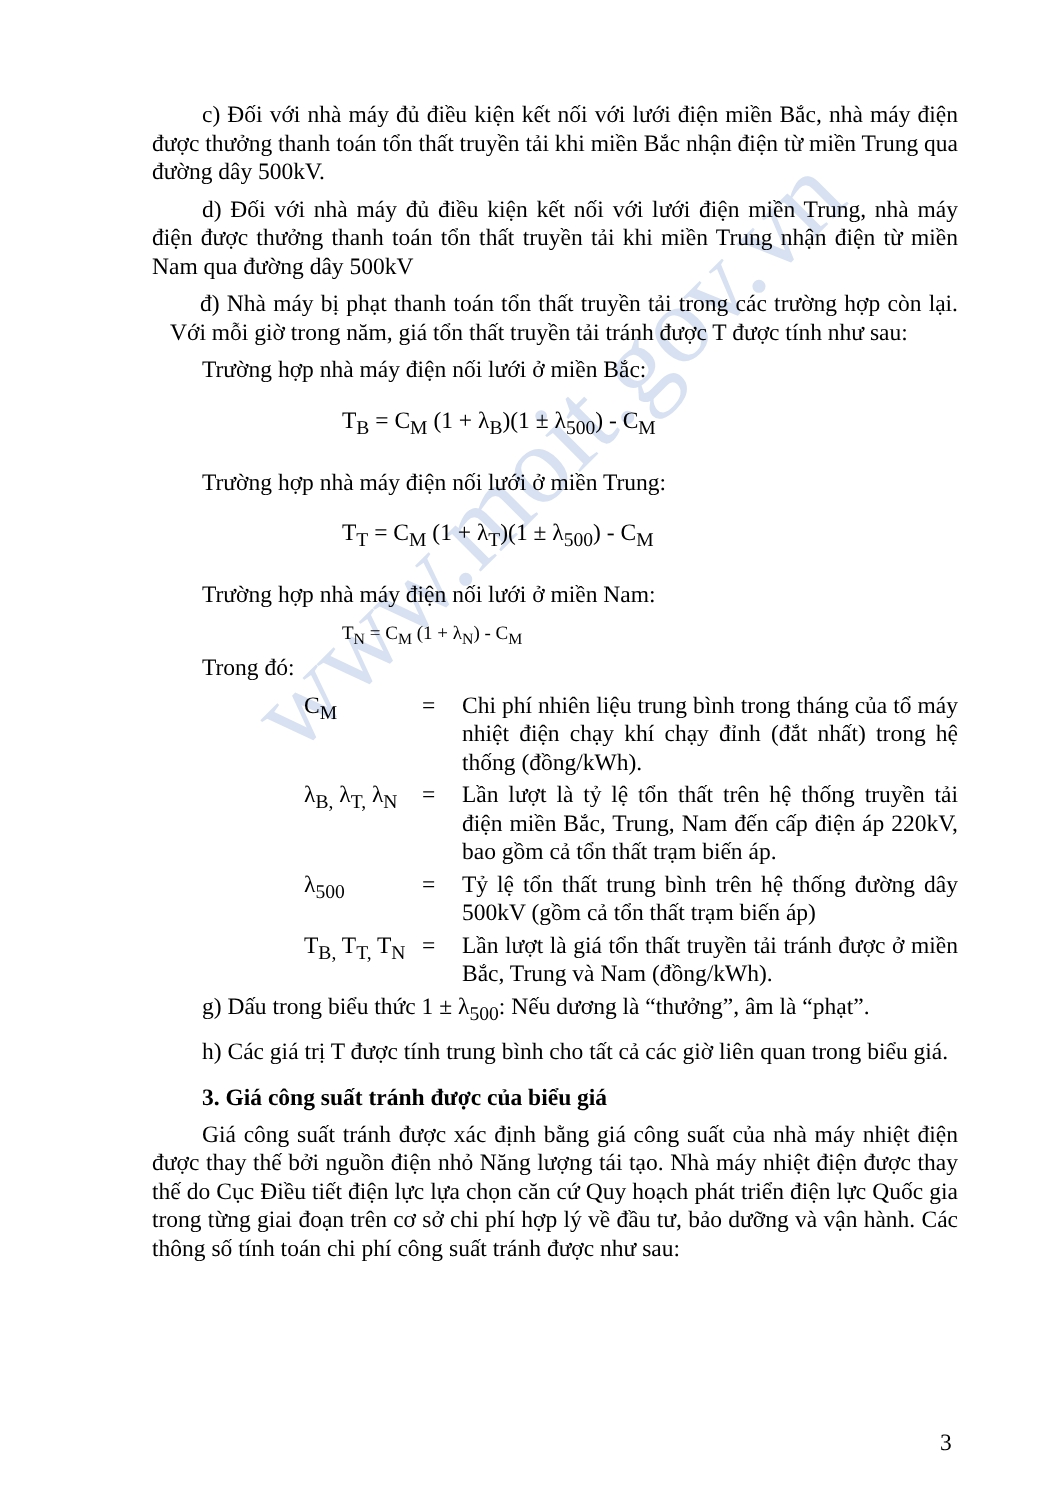www.moit.gov.vn
c) Đối với nhà máy đủ điều kiện kết nối với lưới điện miền Bắc, nhà máy điện được thưởng thanh toán tổn thất truyền tải khi miền Bắc nhận điện từ miền Trung qua đường dây 500kV.
d) Đối với nhà máy đủ điều kiện kết nối với lưới điện miền Trung, nhà máy điện được thưởng thanh toán tổn thất truyền tải khi miền Trung nhận điện từ miền Nam qua đường dây 500kV
đ) Nhà máy bị phạt thanh toán tổn thất truyền tải trong các trường hợp còn lại. Với mỗi giờ trong năm, giá tổn thất truyền tải tránh được T được tính như sau:
Trường hợp nhà máy điện nối lưới ở miền Bắc:
T<sub>B</sub> = C<sub>M</sub> (1 + λ<sub>B</sub>)(1 ± λ<sub>500</sub>) - C<sub>M</sub>
Trường hợp nhà máy điện nối lưới ở miền Trung:
T<sub>T</sub> = C<sub>M</sub> (1 + λ<sub>T</sub>)(1 ± λ<sub>500</sub>) - C<sub>M</sub>
Trường hợp nhà máy điện nối lưới ở miền Nam:
T<sub>N</sub> = C<sub>M</sub> (1 + λ<sub>N</sub>) - C<sub>M</sub>
Trong đó:
C<sub>M</sub> = Chi phí nhiên liệu trung bình trong tháng của tổ máy nhiệt điện chạy khí chạy đỉnh (đắt nhất) trong hệ thống (đồng/kWh).
λ<sub>B,</sub> λ<sub>T,</sub> λ<sub>N</sub>
= Lần lượt là tỷ lệ tổn thất trên hệ thống truyền tải điện miền Bắc, Trung, Nam đến cấp điện áp 220kV, bao gồm cả tổn thất trạm biến áp.
λ<sub>500</sub> = Tỷ lệ tổn thất trung bình trên hệ thống đường dây 500kV (gồm cả tổn thất trạm biến áp)
T<sub>B,</sub> T<sub>T,</sub> T<sub>N</sub>
= Lần lượt là giá tổn thất truyền tải tránh được ở miền Bắc, Trung và Nam (đồng/kWh).
g) Dấu trong biểu thức 1 ± λ<sub>500</sub>: Nếu dương là “thưởng”, âm là “phạt”.
h) Các giá trị T được tính trung bình cho tất cả các giờ liên quan trong biểu giá.
3. Giá công suất tránh được của biểu giá
Giá công suất tránh được xác định bằng giá công suất của nhà máy nhiệt điện được thay thế bởi nguồn điện nhỏ Năng lượng tái tạo. Nhà máy nhiệt điện được thay thế do Cục Điều tiết điện lực lựa chọn căn cứ Quy hoạch phát triển điện lực Quốc gia trong từng giai đoạn trên cơ sở chi phí hợp lý về đầu tư, bảo dưỡng và vận hành. Các thông số tính toán chi phí công suất tránh được như sau:
3